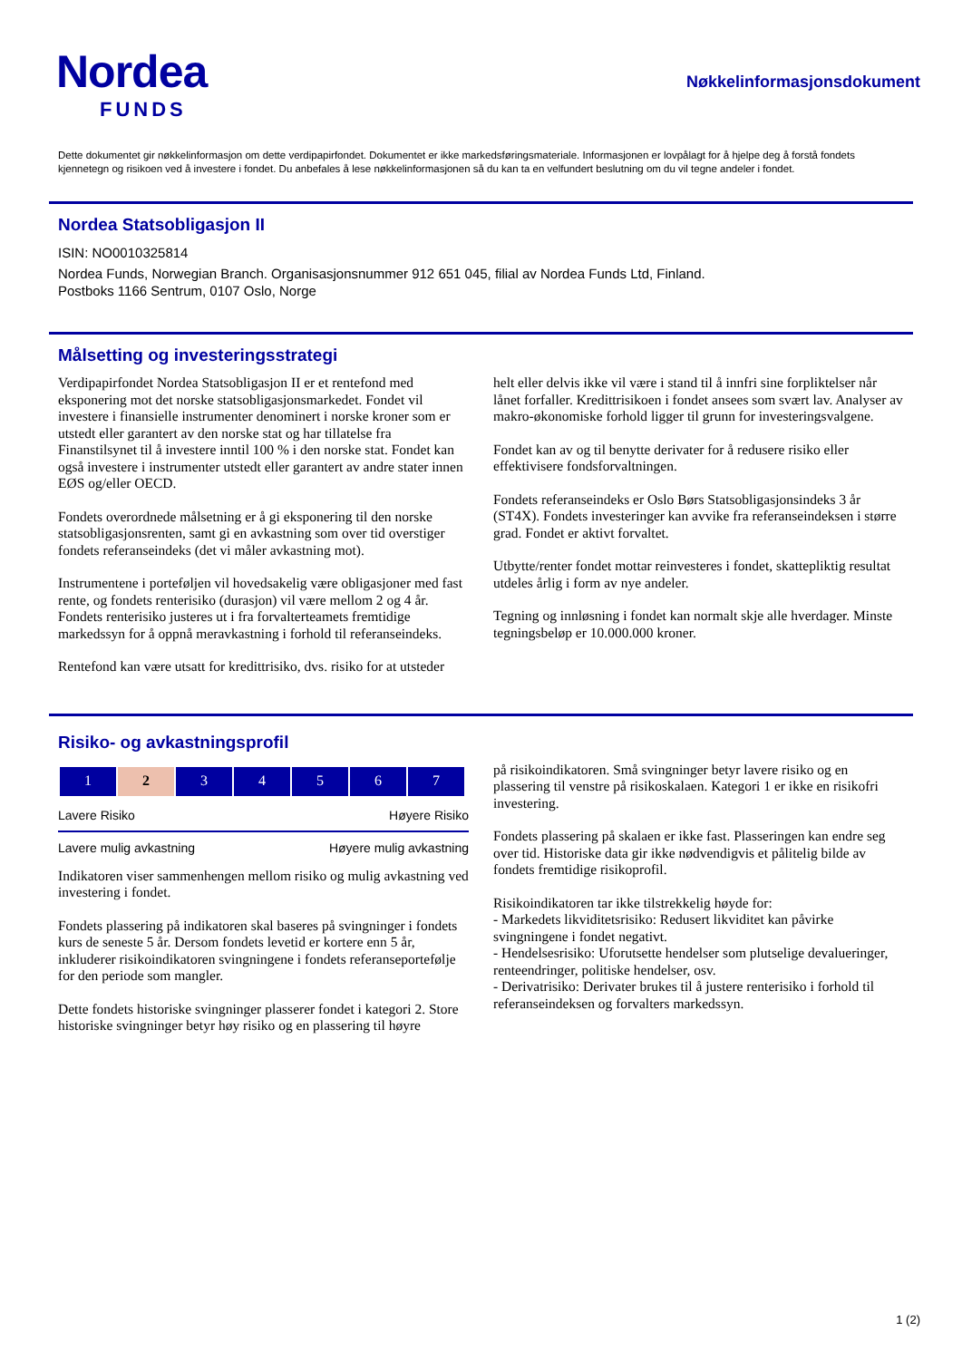Nordea
FUNDS
Nøkkelinformasjonsdokument
Dette dokumentet gir nøkkelinformasjon om dette verdipapirfondet. Dokumentet er ikke markedsføringsmateriale. Informasjonen er lovpålagt for å hjelpe deg å forstå fondets kjennetegn og risikoen ved å investere i fondet. Du anbefales å lese nøkkelinformasjonen så du kan ta en velfundert beslutning om du vil tegne andeler i fondet.
Nordea Statsobligasjon II
ISIN: NO0010325814
Nordea Funds, Norwegian Branch. Organisasjonsnummer 912 651 045, filial av Nordea Funds Ltd, Finland.
Postboks 1166 Sentrum, 0107 Oslo, Norge
Målsetting og investeringsstrategi
Verdipapirfondet Nordea Statsobligasjon II er et rentefond med eksponering mot det norske statsobligasjonsmarkedet. Fondet vil investere i finansielle instrumenter denominert i norske kroner som er utstedt eller garantert av den norske stat og har tillatelse fra Finanstilsynet til å investere inntil 100 % i den norske stat. Fondet kan også investere i instrumenter utstedt eller garantert av andre stater innen EØS og/eller OECD.
Fondets overordnede målsetning er å gi eksponering til den norske statsobligasjonsrenten, samt gi en avkastning som over tid overstiger fondets referanseindeks (det vi måler avkastning mot).
Instrumentene i porteføljen vil hovedsakelig være obligasjoner med fast rente, og fondets renterisiko (durasjon) vil være mellom 2 og 4 år. Fondets renterisiko justeres ut i fra forvalterteamets fremtidige markedssyn for å oppnå meravkastning i forhold til referanseindeks.
Rentefond kan være utsatt for kredittrisiko, dvs. risiko for at utsteder
helt eller delvis ikke vil være i stand til å innfri sine forpliktelser når lånet forfaller. Kredittrisikoen i fondet ansees som svært lav. Analyser av makro-økonomiske forhold ligger til grunn for investeringsvalgene.
Fondet kan av og til benytte derivater for å redusere risiko eller effektivisere fondsforvaltningen.
Fondets referanseindeks er Oslo Børs Statsobligasjonsindeks 3 år (ST4X). Fondets investeringer kan avvike fra referanseindeksen i større grad. Fondet er aktivt forvaltet.
Utbytte/renter fondet mottar reinvesteres i fondet, skattepliktig resultat utdeles årlig i form av nye andeler.
Tegning og innløsning i fondet kan normalt skje alle hverdager. Minste tegningsbeløp er 10.000.000 kroner.
Risiko- og avkastningsprofil
| 1 | 2 | 3 | 4 | 5 | 6 | 7 |
Lavere Risiko Høyere Risiko
Lavere mulig avkastning Høyere mulig avkastning
Indikatoren viser sammenhengen mellom risiko og mulig avkastning ved investering i fondet.
Fondets plassering på indikatoren skal baseres på svingninger i fondets kurs de seneste 5 år. Dersom fondets levetid er kortere enn 5 år, inkluderer risikoindikatoren svingningene i fondets referanseportefølje for den periode som mangler.
Dette fondets historiske svingninger plasserer fondet i kategori 2. Store historiske svingninger betyr høy risiko og en plassering til høyre
på risikoindikatoren. Små svingninger betyr lavere risiko og en plassering til venstre på risikoskalaen. Kategori 1 er ikke en risikofri investering.
Fondets plassering på skalaen er ikke fast. Plasseringen kan endre seg over tid. Historiske data gir ikke nødvendigvis et pålitelig bilde av fondets fremtidige risikoprofil.
Risikoindikatoren tar ikke tilstrekkelig høyde for:
- Markedets likviditetsrisiko: Redusert likviditet kan påvirke svingningene i fondet negativt.
- Hendelsesrisiko: Uforutsette hendelser som plutselige devalueringer, renteendringer, politiske hendelser, osv.
- Derivatrisiko: Derivater brukes til å justere renterisiko i forhold til referanseindeksen og forvalters markedssyn.
1 (2)